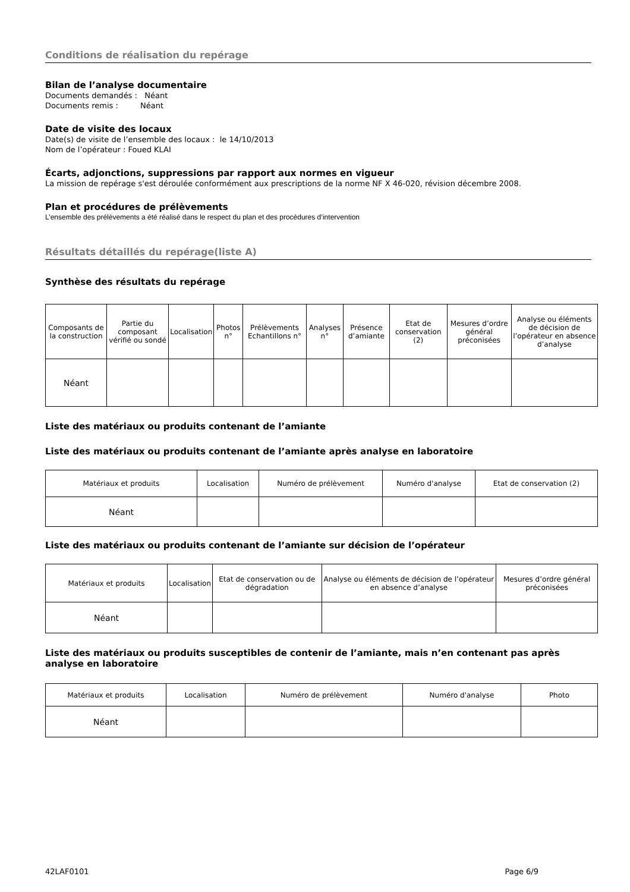Conditions de réalisation du repérage
Bilan de l’analyse documentaire
Documents demandés : Néant
Documents remis : Néant
Date de visite des locaux
Date(s) de visite de l’ensemble des locaux : le 14/10/2013
Nom de l’opérateur : Foued KLAI
Écarts, adjonctions, suppressions par rapport aux normes en vigueur
La mission de repérage s'est déroulée conformément aux prescriptions de la norme NF X 46-020, révision décembre 2008.
Plan et procédures de prélèvements
L’ensemble des prélèvements a été réalisé dans le respect du plan et des procédures d’intervention
Résultats détaillés du repérage(liste A)
Synthèse des résultats du repérage
| Composants de la construction | Partie du composant vérifié ou sondé | Localisation | Photos n° | Prélèvements Echantillons n° | Analyses n° | Présence d’amiante | Etat de conservation (2) | Mesures d’ordre général préconisées | Analyse ou éléments de décision de l’opérateur en absence d’analyse |
| --- | --- | --- | --- | --- | --- | --- | --- | --- | --- |
| Néant | | | | | | | | | |
Liste des matériaux ou produits contenant de l’amiante
Liste des matériaux ou produits contenant de l’amiante après analyse en laboratoire
| Matériaux et produits | Localisation | Numéro de prélèvement | Numéro d'analyse | Etat de conservation (2) |
| --- | --- | --- | --- | --- |
| Néant | | | | |
Liste des matériaux ou produits contenant de l’amiante sur décision de l’opérateur
| Matériaux et produits | Localisation | Etat de conservation ou de dégradation | Analyse ou éléments de décision de l’opérateur en absence d’analyse | Mesures d’ordre général préconisées |
| --- | --- | --- | --- | --- |
| Néant | | | | |
Liste des matériaux ou produits susceptibles de contenir de l’amiante, mais n’en contenant pas après analyse en laboratoire
| Matériaux et produits | Localisation | Numéro de prélèvement | Numéro d'analyse | Photo |
| --- | --- | --- | --- | --- |
| Néant | | | | |
42LAF0101 Page 6/9